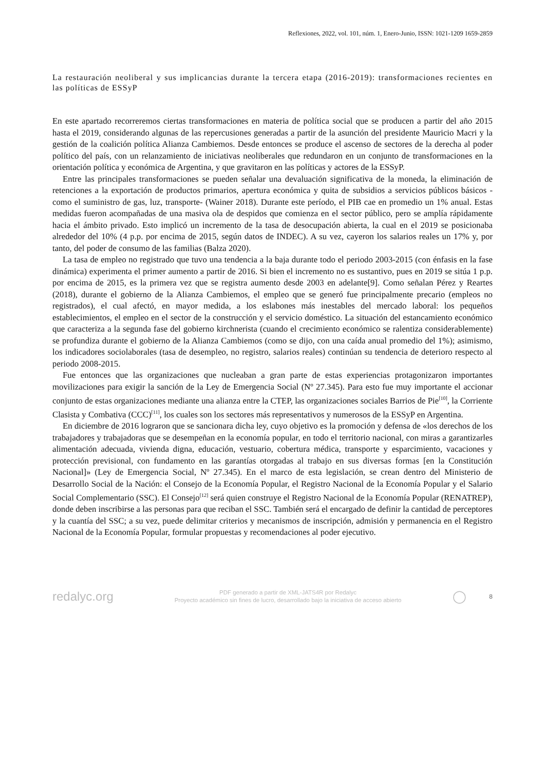Reflexiones, 2022, vol. 101, núm. 1, Enero-Junio, ISSN: 1021-1209 1659-2859
La restauración neoliberal y sus implicancias durante la tercera etapa (2016-2019): transformaciones recientes en las políticas de ESSyP
En este apartado recorreremos ciertas transformaciones en materia de política social que se producen a partir del año 2015 hasta el 2019, considerando algunas de las repercusiones generadas a partir de la asunción del presidente Mauricio Macri y la gestión de la coalición política Alianza Cambiemos. Desde entonces se produce el ascenso de sectores de la derecha al poder político del país, con un relanzamiento de iniciativas neoliberales que redundaron en un conjunto de transformaciones en la orientación política y económica de Argentina, y que gravitaron en las políticas y actores de la ESSyP.
Entre las principales transformaciones se pueden señalar una devaluación significativa de la moneda, la eliminación de retenciones a la exportación de productos primarios, apertura económica y quita de subsidios a servicios públicos básicos -como el suministro de gas, luz, transporte- (Wainer 2018). Durante este período, el PIB cae en promedio un 1% anual. Estas medidas fueron acompañadas de una masiva ola de despidos que comienza en el sector público, pero se amplía rápidamente hacia el ámbito privado. Esto implicó un incremento de la tasa de desocupación abierta, la cual en el 2019 se posicionaba alrededor del 10% (4 p.p. por encima de 2015, según datos de INDEC). A su vez, cayeron los salarios reales un 17% y, por tanto, del poder de consumo de las familias (Balza 2020).
La tasa de empleo no registrado que tuvo una tendencia a la baja durante todo el periodo 2003-2015 (con énfasis en la fase dinámica) experimenta el primer aumento a partir de 2016. Si bien el incremento no es sustantivo, pues en 2019 se sitúa 1 p.p. por encima de 2015, es la primera vez que se registra aumento desde 2003 en adelante[9]. Como señalan Pérez y Reartes (2018), durante el gobierno de la Alianza Cambiemos, el empleo que se generó fue principalmente precario (empleos no registrados), el cual afectó, en mayor medida, a los eslabones más inestables del mercado laboral: los pequeños establecimientos, el empleo en el sector de la construcción y el servicio doméstico. La situación del estancamiento económico que caracteriza a la segunda fase del gobierno kirchnerista (cuando el crecimiento económico se ralentiza considerablemente) se profundiza durante el gobierno de la Alianza Cambiemos (como se dijo, con una caída anual promedio del 1%); asimismo, los indicadores sociolaborales (tasa de desempleo, no registro, salarios reales) continúan su tendencia de deterioro respecto al periodo 2008-2015.
Fue entonces que las organizaciones que nucleaban a gran parte de estas experiencias protagonizaron importantes movilizaciones para exigir la sanción de la Ley de Emergencia Social (Nº 27.345). Para esto fue muy importante el accionar conjunto de estas organizaciones mediante una alianza entre la CTEP, las organizaciones sociales Barrios de Pie<sup>[10]</sup>, la Corriente Clasista y Combativa (CCC)<sup>[11]</sup>, los cuales son los sectores más representativos y numerosos de la ESSyP en Argentina.
En diciembre de 2016 lograron que se sancionara dicha ley, cuyo objetivo es la promoción y defensa de «los derechos de los trabajadores y trabajadoras que se desempeñan en la economía popular, en todo el territorio nacional, con miras a garantizarles alimentación adecuada, vivienda digna, educación, vestuario, cobertura médica, transporte y esparcimiento, vacaciones y protección previsional, con fundamento en las garantías otorgadas al trabajo en sus diversas formas [en la Constitución Nacional]» (Ley de Emergencia Social, Nº 27.345). En el marco de esta legislación, se crean dentro del Ministerio de Desarrollo Social de la Nación: el Consejo de la Economía Popular, el Registro Nacional de la Economía Popular y el Salario Social Complementario (SSC). El Consejo<sup>[12]</sup> será quien construye el Registro Nacional de la Economía Popular (RENATREP), donde deben inscribirse a las personas para que reciban el SSC. También será el encargado de definir la cantidad de perceptores y la cuantía del SSC; a su vez, puede delimitar criterios y mecanismos de inscripción, admisión y permanencia en el Registro Nacional de la Economía Popular, formular propuestas y recomendaciones al poder ejecutivo.
redalyc.org
PDF generado a partir de XML-JATS4R por Redalyc
Proyecto académico sin fines de lucro, desarrollado bajo la iniciativa de acceso abierto
◯
8